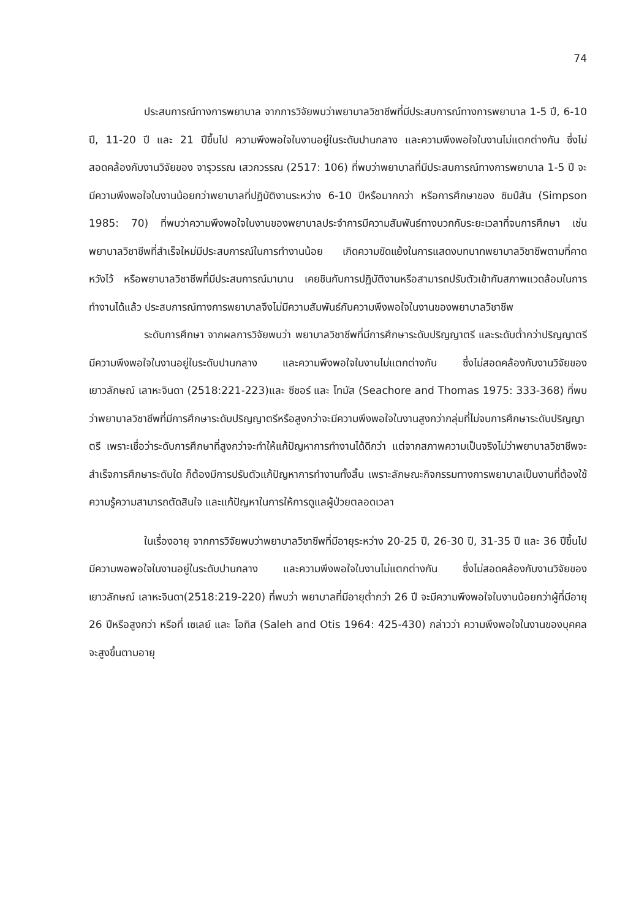74
ประสบการณ์ทางการพยาบาล จากการวิจัยพบว่าพยาบาลวิชาชีพที่มีประสบการณ์ทางการพยาบาล 1-5 ปี, 6-10 ปี, 11-20 ปี และ 21 ปีขึ้นไป ความพึงพอใจในงานอยู่ในระดับปานกลาง และความพึงพอใจในงานไม่แตกต่างกัน ซึ่งไม่สอดคล้องกับงานวิจัยของ จารุวรรณ เสวกวรรณ (2517: 106) ที่พบว่าพยาบาลที่มีประสบการณ์ทางการพยาบาล 1-5 ปี จะมีความพึงพอใจในงานน้อยกว่าพยาบาลที่ปฏิบัติงานระหว่าง 6-10 ปีหรือมากกว่า หรือการศึกษาของ ซิมป์สัน (Simpson 1985: 70) ที่พบว่าความพึงพอใจในงานของพยาบาลประจำการมีความสัมพันธ์ทางบวกกับระยะเวลาที่จบการศึกษา เช่น พยาบาลวิชาชีพที่สำเร็จใหม่มีประสบการณ์ในการทำงานน้อย เกิดความขัดแย้งในการแสดงบทบาทพยาบาลวิชาชีพตามที่คาดหวังไว้ หรือพยาบาลวิชาชีพที่มีประสบการณ์มานาน เคยชินกับการปฏิบัติงานหรือสามารถปรับตัวเข้ากับสภาพแวดล้อมในการทำงานได้แล้ว ประสบการณ์ทางการพยาบาลจึงไม่มีความสัมพันธ์กับความพึงพอใจในงานของพยาบาลวิชาชีพ
ระดับการศึกษา จากผลการวิจัยพบว่า พยาบาลวิชาชีพที่มีการศึกษาระดับปริญญาตรี และระดับต่ำกว่าปริญญาตรี มีความพึงพอใจในงานอยู่ในระดับปานกลาง และความพึงพอใจในงานไม่แตกต่างกัน ซึ่งไม่สอดคล้องกับงานวิจัยของ เยาวลักษณ์ เลาหะจินดา (2518:221-223)และ ซีชอร์ และ โทมัส (Seachore and Thomas 1975: 333-368) ที่พบว่าพยาบาลวิชาชีพที่มีการศึกษาระดับปริญญาตรีหรือสูงกว่าจะมีความพึงพอใจในงานสูงกว่ากลุ่มที่ไม่จบการศึกษาระดับปริญญาตรี เพราะเชื่อว่าระดับการศึกษาที่สูงกว่าจะทำให้แก้ปัญหาการทำงานได้ดีกว่า แต่จากสภาพความเป็นจริงไม่ว่าพยาบาลวิชาชีพจะสำเร็จการศึกษาระดับใด ก็ต้องมีการปรับตัวแก้ปัญหาการทำงานทั้งสิ้น เพราะลักษณะกิจกรรมทางการพยาบาลเป็นงานที่ต้องใช้ความรู้ความสามารถตัดสินใจ และแก้ปัญหาในการให้การดูแลผู้ป่วยตลอดเวลา
ในเรื่องอายุ จากการวิจัยพบว่าพยาบาลวิชาชีพที่มีอายุระหว่าง 20-25 ปี, 26-30 ปี, 31-35 ปี และ 36 ปีขึ้นไป มีความพอพอใจในงานอยู่ในระดับปานกลาง และความพึงพอใจในงานไม่แตกต่างกัน ซึ่งไม่สอดคล้องกับงานวิจัยของ เยาวลักษณ์ เลาหะจินดา(2518:219-220) ที่พบว่า พยาบาลที่มีอายุต่ำกว่า 26 ปี จะมีความพึงพอใจในงานน้อยกว่าผู้ที่มีอายุ 26 ปีหรือสูงกว่า หรือที่ เซเลย์ และ โอทิส (Saleh and Otis 1964: 425-430) กล่าวว่า ความพึงพอใจในงานของบุคคลจะสูงขึ้นตามอายุ